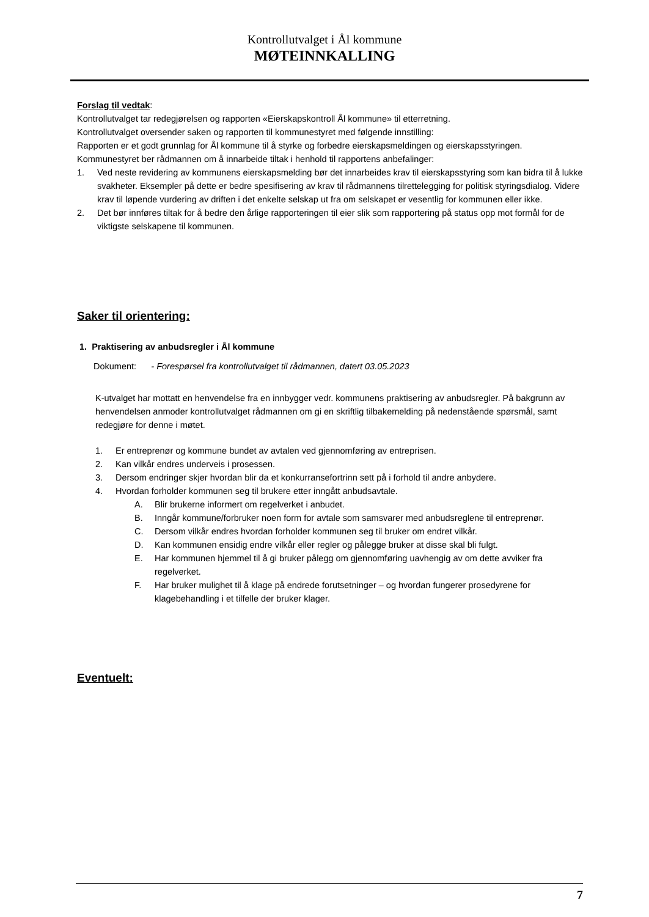Kontrollutvalget i Ål kommune
MØTEINNKALLING
Forslag til vedtak:
Kontrollutvalget tar redegjørelsen og rapporten «Eierskapskontroll Ål kommune» til etterretning.
Kontrollutvalget oversender saken og rapporten til kommunestyret med følgende innstilling:
Rapporten er et godt grunnlag for Ål kommune til å styrke og forbedre eierskapsmeldingen og eierskapsstyringen.
Kommunestyret ber rådmannen om å innarbeide tiltak i henhold til rapportens anbefalinger:
1. Ved neste revidering av kommunens eierskapsmelding bør det innarbeides krav til eierskapsstyring som kan bidra til å lukke svakheter. Eksempler på dette er bedre spesifisering av krav til rådmannens tilrettelegging for politisk styringsdialog. Videre krav til løpende vurdering av driften i det enkelte selskap ut fra om selskapet er vesentlig for kommunen eller ikke.
2. Det bør innføres tiltak for å bedre den årlige rapporteringen til eier slik som rapportering på status opp mot formål for de viktigste selskapene til kommunen.
Saker til orientering:
1. Praktisering av anbudsregler i Ål kommune
Dokument: - Forespørsel fra kontrollutvalget til rådmannen, datert 03.05.2023
K-utvalget har mottatt en henvendelse fra en innbygger vedr. kommunens praktisering av anbudsregler. På bakgrunn av henvendelsen anmoder kontrollutvalget rådmannen om gi en skriftlig tilbakemelding på nedenstående spørsmål, samt redegjøre for denne i møtet.
1. Er entreprenør og kommune bundet av avtalen ved gjennomføring av entreprisen.
2. Kan vilkår endres underveis i prosessen.
3. Dersom endringer skjer hvordan blir da et konkurransefortrinn sett på i forhold til andre anbydere.
4. Hvordan forholder kommunen seg til brukere etter inngått anbudsavtale.
A. Blir brukerne informert om regelverket i anbudet.
B. Inngår kommune/forbruker noen form for avtale som samsvarer med anbudsreglene til entreprenør.
C. Dersom vilkår endres hvordan forholder kommunen seg til bruker om endret vilkår.
D. Kan kommunen ensidig endre vilkår eller regler og pålegge bruker at disse skal bli fulgt.
E. Har kommunen hjemmel til å gi bruker pålegg om gjennomføring uavhengig av om dette avviker fra regelverket.
F. Har bruker mulighet til å klage på endrede forutsetninger – og hvordan fungerer prosedyrene for klagebehandling i et tilfelle der bruker klager.
Eventuelt:
7